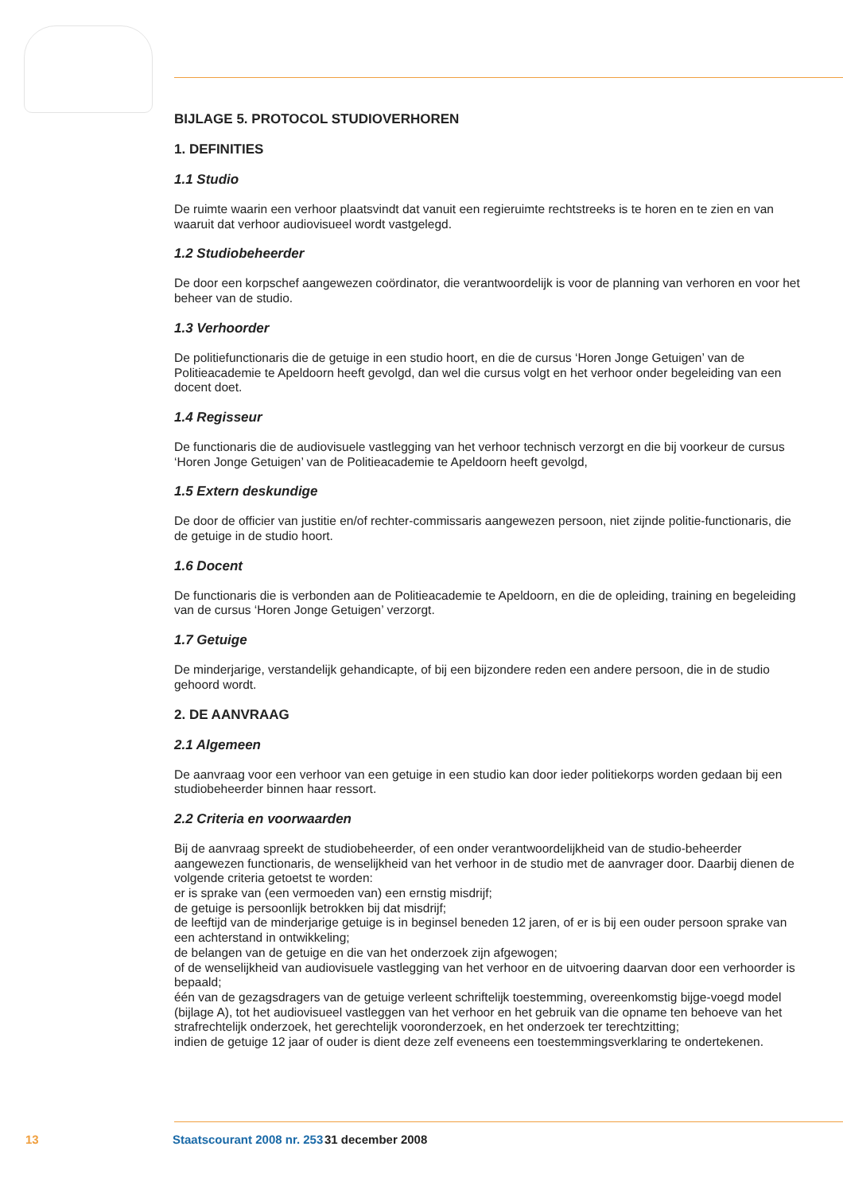BIJLAGE 5. PROTOCOL STUDIOVERHOREN
1. DEFINITIES
1.1 Studio
De ruimte waarin een verhoor plaatsvindt dat vanuit een regieruimte rechtstreeks is te horen en te zien en van waaruit dat verhoor audiovisueel wordt vastgelegd.
1.2 Studiobeheerder
De door een korpschef aangewezen coördinator, die verantwoordelijk is voor de planning van verhoren en voor het beheer van de studio.
1.3 Verhoorder
De politiefunctionaris die de getuige in een studio hoort, en die de cursus ‘Horen Jonge Getuigen’ van de Politieacademie te Apeldoorn heeft gevolgd, dan wel die cursus volgt en het verhoor onder begeleiding van een docent doet.
1.4 Regisseur
De functionaris die de audiovisuele vastlegging van het verhoor technisch verzorgt en die bij voorkeur de cursus ‘Horen Jonge Getuigen’ van de Politieacademie te Apeldoorn heeft gevolgd,
1.5 Extern deskundige
De door de officier van justitie en/of rechter-commissaris aangewezen persoon, niet zijnde politie-functionaris, die de getuige in de studio hoort.
1.6 Docent
De functionaris die is verbonden aan de Politieacademie te Apeldoorn, en die de opleiding, training en begeleiding van de cursus ‘Horen Jonge Getuigen’ verzorgt.
1.7 Getuige
De minderjarige, verstandelijk gehandicapte, of bij een bijzondere reden een andere persoon, die in de studio gehoord wordt.
2. DE AANVRAAG
2.1 Algemeen
De aanvraag voor een verhoor van een getuige in een studio kan door ieder politiekorps worden gedaan bij een studiobeheerder binnen haar ressort.
2.2 Criteria en voorwaarden
Bij de aanvraag spreekt de studiobeheerder, of een onder verantwoordelijkheid van de studio-beheerder aangewezen functionaris, de wenselijkheid van het verhoor in de studio met de aanvrager door. Daarbij dienen de volgende criteria getoetst te worden:
er is sprake van (een vermoeden van) een ernstig misdrijf;
de getuige is persoonlijk betrokken bij dat misdrijf;
de leeftijd van de minderjarige getuige is in beginsel beneden 12 jaren, of er is bij een ouder persoon sprake van een achterstand in ontwikkeling;
de belangen van de getuige en die van het onderzoek zijn afgewogen;
of de wenselijkheid van audiovisuele vastlegging van het verhoor en de uitvoering daarvan door een verhoorder is bepaald;
één van de gezagsdragers van de getuige verleent schriftelijk toestemming, overeenkomstig bijge-voegd model (bijlage A), tot het audiovisueel vastleggen van het verhoor en het gebruik van die opname ten behoeve van het strafrechtelijk onderzoek, het gerechtelijk vooronderzoek, en het onderzoek ter terechtzitting;
indien de getuige 12 jaar of ouder is dient deze zelf eveneens een toestemmingsverklaring te ondertekenen.
13 Staatscourant 2008 nr. 253 31 december 2008